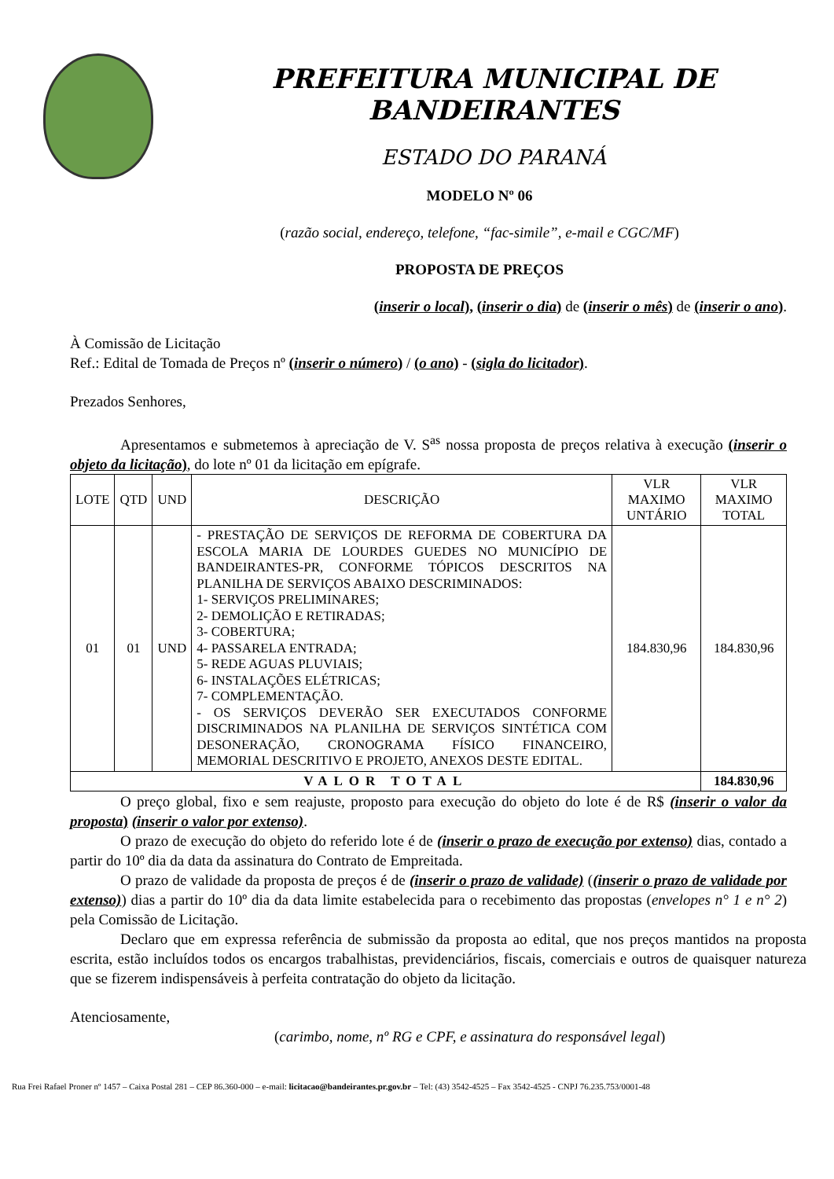PREFEITURA MUNICIPAL DE BANDEIRANTES
ESTADO DO PARANÁ
MODELO Nº 06
(razão social, endereço, telefone, “fac-simile”, e-mail e CGC/MF)
PROPOSTA DE PREÇOS
(inserir o local), (inserir o dia) de (inserir o mês) de (inserir o ano).
À Comissão de Licitação
Ref.: Edital de Tomada de Preços nº (inserir o número) / (o ano) - (sigla do licitador).
Prezados Senhores,
Apresentamos e submetemos à apreciação de V. S<sup>as</sup> nossa proposta de preços relativa à execução (inserir o objeto da licitação), do lote nº 01 da licitação em epígrafe.
| LOTE | QTD | UND | DESCRIÇÃO | VLR MAXIMO UNTÁRIO | VLR MAXIMO TOTAL |
| --- | --- | --- | --- | --- | --- |
| 01 | 01 | UND | - PRESTAÇÃO DE SERVIÇOS DE REFORMA DE COBERTURA DA ESCOLA MARIA DE LOURDES GUEDES NO MUNICÍPIO DE BANDEIRANTES-PR, CONFORME TÓPICOS DESCRITOS NA PLANILHA DE SERVIÇOS ABAIXO DESCRIMINADOS: 1- SERVIÇOS PRELIMINARES; 2- DEMOLIÇÃO E RETIRADAS; 3- COBERTURA; 4- PASSARELA ENTRADA; 5- REDE AGUAS PLUVIAIS; 6- INSTALAÇÕES ELÉTRICAS; 7- COMPLEMENTAÇÃO. - OS SERVIÇOS DEVERÃO SER EXECUTADOS CONFORME DISCRIMINADOS NA PLANILHA DE SERVIÇOS SINTÉTICA COM DESONERAÇÃO, CRONOGRAMA FÍSICO FINANCEIRO, MEMORIAL DESCRITIVO E PROJETO, ANEXOS DESTE EDITAL. | 184.830,96 | 184.830,96 |
| VALOR TOTAL | | | | | 184.830,96 |
O preço global, fixo e sem reajuste, proposto para execução do objeto do lote é de R$ (inserir o valor da proposta) (inserir o valor por extenso).
O prazo de execução do objeto do referido lote é de (inserir o prazo de execução por extenso) dias, contado a partir do 10º dia da data da assinatura do Contrato de Empreitada.
O prazo de validade da proposta de preços é de (inserir o prazo de validade) ((inserir o prazo de validade por extenso)) dias a partir do 10º dia da data limite estabelecida para o recebimento das propostas (envelopes n° 1 e n° 2) pela Comissão de Licitação.
Declaro que em expressa referência de submissão da proposta ao edital, que nos preços mantidos na proposta escrita, estão incluídos todos os encargos trabalhistas, previdenciários, fiscais, comerciais e outros de quaisquer natureza que se fizerem indispensáveis à perfeita contratação do objeto da licitação.
Atenciosamente,
(carimbo, nome, nº RG e CPF, e assinatura do responsável legal)
Rua Frei Rafael Proner nº 1457 – Caixa Postal 281 – CEP 86.360-000 – e-mail: licitacao@bandeirantes.pr.gov.br – Tel: (43) 3542-4525 – Fax 3542-4525 - CNPJ 76.235.753/0001-48